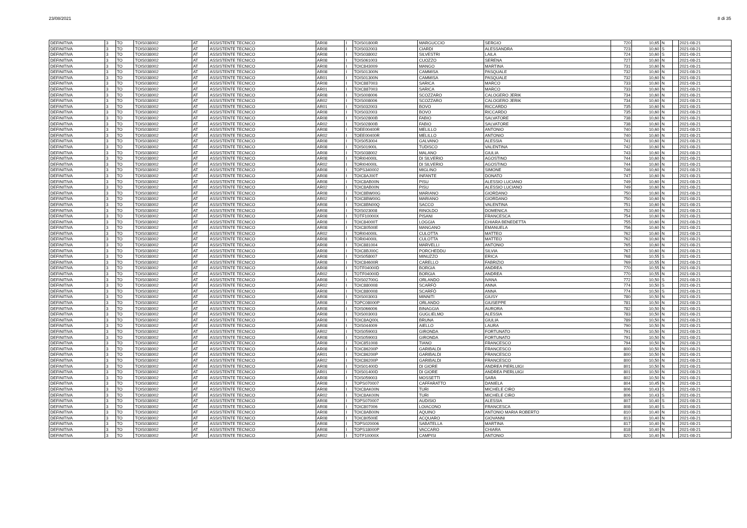23/08/2021 8 di 35
| DEFINITIVA | 3 | TO | TOIS038002 | AT | ASSISTENTE TECNICO | AR08 | I | TOIS01800R | MARGUCCIO | SERGIO | 720 | 10,65 | N | | 2021-08-21 |
| DEFINITIVA | 3 | TO | TOIS038002 | AT | ASSISTENTE TECNICO | AR08 | I | TOIS032003 | CIARDI | ALESSANDRA | 723 | 10,60 | S | | 2021-08-21 |
| DEFINITIVA | 3 | TO | TOIS038002 | AT | ASSISTENTE TECNICO | AR08 | I | TOIS038002 | SILVESTRI | LAILA | 724 | 10,60 | S | | 2021-08-21 |
| DEFINITIVA | 3 | TO | TOIS038002 | AT | ASSISTENTE TECNICO | AR08 | I | TOIS061003 | CUOZZO | SERENA | 727 | 10,60 | N | | 2021-08-21 |
| DEFINITIVA | 3 | TO | TOIS038002 | AT | ASSISTENTE TECNICO | AR08 | I | TOIC843009 | MANGO | MARTINA | 731 | 10,60 | N | | 2021-08-21 |
| DEFINITIVA | 3 | TO | TOIS038002 | AT | ASSISTENTE TECNICO | AR08 | I | TOIS01300N | CAMMISA | PASQUALE | 732 | 10,60 | N | | 2021-08-21 |
| DEFINITIVA | 3 | TO | TOIS038002 | AT | ASSISTENTE TECNICO | AR01 | I | TOIS01300N | CAMMISA | PASQUALE | 732 | 10,60 | N | | 2021-08-21 |
| DEFINITIVA | 3 | TO | TOIS038002 | AT | ASSISTENTE TECNICO | AR08 | I | TOIC887003 | SARICA | MARCO | 733 | 10,60 | N | | 2021-08-21 |
| DEFINITIVA | 3 | TO | TOIS038002 | AT | ASSISTENTE TECNICO | AR01 | I | TOIC887003 | SARICA | MARCO | 733 | 10,60 | N | | 2021-08-21 |
| DEFINITIVA | 3 | TO | TOIS038002 | AT | ASSISTENTE TECNICO | AR08 | I | TOIS008006 | SCOZZARO | CALOGERO JERIK | 734 | 10,60 | N | | 2021-08-21 |
| DEFINITIVA | 3 | TO | TOIS038002 | AT | ASSISTENTE TECNICO | AR02 | I | TOIS008006 | SCOZZARO | CALOGERO JERIK | 734 | 10,60 | N | | 2021-08-21 |
| DEFINITIVA | 3 | TO | TOIS038002 | AT | ASSISTENTE TECNICO | AR01 | I | TOIS032003 | BOVO | RICCARDO | 735 | 10,60 | N | | 2021-08-21 |
| DEFINITIVA | 3 | TO | TOIS038002 | AT | ASSISTENTE TECNICO | AR08 | I | TOIS032003 | BOVO | RICCARDO | 735 | 10,60 | N | | 2021-08-21 |
| DEFINITIVA | 3 | TO | TOIS038002 | AT | ASSISTENTE TECNICO | AR08 | I | TOIS02800B | FABIO | SALVATORE | 738 | 10,60 | N | | 2021-08-21 |
| DEFINITIVA | 3 | TO | TOIS038002 | AT | ASSISTENTE TECNICO | AR02 | I | TOIS02800B | FABIO | SALVATORE | 738 | 10,60 | N | | 2021-08-21 |
| DEFINITIVA | 3 | TO | TOIS038002 | AT | ASSISTENTE TECNICO | AR08 | I | TOEE00400R | MELILLO | ANTONIO | 740 | 10,60 | N | | 2021-08-21 |
| DEFINITIVA | 3 | TO | TOIS038002 | AT | ASSISTENTE TECNICO | AR02 | I | TOEE00400R | MELILLO | ANTONIO | 740 | 10,60 | N | | 2021-08-21 |
| DEFINITIVA | 3 | TO | TOIS038002 | AT | ASSISTENTE TECNICO | AR08 | I | TOIS053004 | GALVANO | ALESSIA | 741 | 10,60 | N | | 2021-08-21 |
| DEFINITIVA | 3 | TO | TOIS038002 | AT | ASSISTENTE TECNICO | AR08 | I | TOIS01900L | TUDISCO | VALENTINA | 742 | 10,60 | N | | 2021-08-21 |
| DEFINITIVA | 3 | TO | TOIS038002 | AT | ASSISTENTE TECNICO | AR08 | I | TOIS038002 | MALANO | GIULIA | 743 | 10,60 | N | | 2021-08-21 |
| DEFINITIVA | 3 | TO | TOIS038002 | AT | ASSISTENTE TECNICO | AR08 | I | TORI04000L | DI SILVERIO | AGOSTINO | 744 | 10,60 | N | | 2021-08-21 |
| DEFINITIVA | 3 | TO | TOIS038002 | AT | ASSISTENTE TECNICO | AR02 | I | TORI04000L | DI SILVERIO | AGOSTINO | 744 | 10,60 | N | | 2021-08-21 |
| DEFINITIVA | 3 | TO | TOIS038002 | AT | ASSISTENTE TECNICO | AR08 | I | TOPS340002 | MIGLINO | SIMONE | 746 | 10,60 | N | | 2021-08-21 |
| DEFINITIVA | 3 | TO | TOIS038002 | AT | ASSISTENTE TECNICO | AR08 | I | TOIC8AJ00T | INFANTE | DONATO | 747 | 10,60 | N | | 2021-08-21 |
| DEFINITIVA | 3 | TO | TOIS038002 | AT | ASSISTENTE TECNICO | AR08 | I | TOIC8AB00N | PISU | ALESSIO LUCIANO | 749 | 10,60 | N | | 2021-08-21 |
| DEFINITIVA | 3 | TO | TOIS038002 | AT | ASSISTENTE TECNICO | AR02 | I | TOIC8AB00N | PISU | ALESSIO LUCIANO | 749 | 10,60 | N | | 2021-08-21 |
| DEFINITIVA | 3 | TO | TOIS038002 | AT | ASSISTENTE TECNICO | AR08 | I | TOIC8BW00G | MARIANO | GIORDANO | 750 | 10,60 | N | | 2021-08-21 |
| DEFINITIVA | 3 | TO | TOIS038002 | AT | ASSISTENTE TECNICO | AR02 | I | TOIC8BW00G | MARIANO | GIORDANO | 750 | 10,60 | N | | 2021-08-21 |
| DEFINITIVA | 3 | TO | TOIS038002 | AT | ASSISTENTE TECNICO | AR08 | I | TOIC8BN00Q | SACCO | VALENTINA | 751 | 10,60 | N | | 2021-08-21 |
| DEFINITIVA | 3 | TO | TOIS038002 | AT | ASSISTENTE TECNICO | AR08 | I | TOIS023008 | RINOLDO | DOMENICA | 752 | 10,60 | N | | 2021-08-21 |
| DEFINITIVA | 3 | TO | TOIS038002 | AT | ASSISTENTE TECNICO | AR08 | I | TOTF10000X | PISANI | FRANCESCA | 754 | 10,60 | N | | 2021-08-21 |
| DEFINITIVA | 3 | TO | TOIS038002 | AT | ASSISTENTE TECNICO | AR08 | I | TOIC84000T | LOGGIA | CHIARA BENEDETTA | 755 | 10,60 | N | | 2021-08-21 |
| DEFINITIVA | 3 | TO | TOIS038002 | AT | ASSISTENTE TECNICO | AR08 | I | TOIC80500E | MANGANO | EMANUELA | 756 | 10,60 | N | | 2021-08-21 |
| DEFINITIVA | 3 | TO | TOIS038002 | AT | ASSISTENTE TECNICO | AR02 | I | TORI04000L | CULOTTA | MATTEO | 762 | 10,60 | N | | 2021-08-21 |
| DEFINITIVA | 3 | TO | TOIS038002 | AT | ASSISTENTE TECNICO | AR08 | I | TORI04000L | CULOTTA | MATTEO | 762 | 10,60 | N | | 2021-08-21 |
| DEFINITIVA | 3 | TO | TOIS038002 | AT | ASSISTENTE TECNICO | AR08 | I | TOIC881004 | MARVELLI | ANTONIO | 765 | 10,60 | N | | 2021-08-21 |
| DEFINITIVA | 3 | TO | TOIS038002 | AT | ASSISTENTE TECNICO | AR08 | I | TOIC8BJ00C | PORCHEDDU | SILVIA | 767 | 10,60 | N | | 2021-08-21 |
| DEFINITIVA | 3 | TO | TOIS038002 | AT | ASSISTENTE TECNICO | AR08 | I | TOIS058007 | MINUZZO | ERICA | 768 | 10,55 | S | | 2021-08-21 |
| DEFINITIVA | 3 | TO | TOIS038002 | AT | ASSISTENTE TECNICO | AR08 | I | TOIC84600R | CARELLO | FABRIZIO | 769 | 10,55 | N | | 2021-08-21 |
| DEFINITIVA | 3 | TO | TOIS038002 | AT | ASSISTENTE TECNICO | AR08 | I | TOTF04000D | BORGIA | ANDREA | 770 | 10,55 | N | | 2021-08-21 |
| DEFINITIVA | 3 | TO | TOIS038002 | AT | ASSISTENTE TECNICO | AR02 | I | TOTF04000D | BORGIA | ANDREA | 770 | 10,55 | N | | 2021-08-21 |
| DEFINITIVA | 3 | TO | TOIS038002 | AT | ASSISTENTE TECNICO | AR08 | I | TOIS02700G | ORLANDO | IVANA | 772 | 10,50 | S | | 2021-08-21 |
| DEFINITIVA | 3 | TO | TOIS038002 | AT | ASSISTENTE TECNICO | AR02 | I | TOIC880008 | SCARFÒ | ANNA | 774 | 10,50 | S | | 2021-08-21 |
| DEFINITIVA | 3 | TO | TOIS038002 | AT | ASSISTENTE TECNICO | AR08 | I | TOIC880008 | SCARFÒ | ANNA | 774 | 10,50 | S | | 2021-08-21 |
| DEFINITIVA | 3 | TO | TOIS038002 | AT | ASSISTENTE TECNICO | AR08 | I | TOIS003003 | MINNITI | GIUSY | 780 | 10,50 | N | | 2021-08-21 |
| DEFINITIVA | 3 | TO | TOIS038002 | AT | ASSISTENTE TECNICO | AR08 | I | TOPC08000P | ORLANDO | GIUSEPPE | 781 | 10,50 | N | | 2021-08-21 |
| DEFINITIVA | 3 | TO | TOIS038002 | AT | ASSISTENTE TECNICO | AR08 | I | TOIS066006 | BINAGGIA | AURORA | 782 | 10,50 | N | | 2021-08-21 |
| DEFINITIVA | 3 | TO | TOIS038002 | AT | ASSISTENTE TECNICO | AR08 | I | TOIS003003 | GUGLIELMO | ALESSIA | 783 | 10,50 | N | | 2021-08-21 |
| DEFINITIVA | 3 | TO | TOIS038002 | AT | ASSISTENTE TECNICO | AR08 | I | TOIC8AQ00L | BRUNA | GIULIA | 789 | 10,50 | N | | 2021-08-21 |
| DEFINITIVA | 3 | TO | TOIS038002 | AT | ASSISTENTE TECNICO | AR08 | I | TOIS044009 | AIELLO | LAURA | 790 | 10,50 | N | | 2021-08-21 |
| DEFINITIVA | 3 | TO | TOIS038002 | AT | ASSISTENTE TECNICO | AR02 | I | TOIS059003 | GIRONDA | FORTUNATO | 791 | 10,50 | N | | 2021-08-21 |
| DEFINITIVA | 3 | TO | TOIS038002 | AT | ASSISTENTE TECNICO | AR08 | I | TOIS059003 | GIRONDA | FORTUNATO | 791 | 10,50 | N | | 2021-08-21 |
| DEFINITIVA | 3 | TO | TOIS038002 | AT | ASSISTENTE TECNICO | AR08 | I | TOIC851008 | TIANO | FRANCESCO | 794 | 10,50 | N | | 2021-08-21 |
| DEFINITIVA | 3 | TO | TOIS038002 | AT | ASSISTENTE TECNICO | AR08 | I | TOIC86200P | GARIBALDI | FRANCESCO | 800 | 10,50 | N | | 2021-08-21 |
| DEFINITIVA | 3 | TO | TOIS038002 | AT | ASSISTENTE TECNICO | AR01 | I | TOIC86200P | GARIBALDI | FRANCESCO | 800 | 10,50 | N | | 2021-08-21 |
| DEFINITIVA | 3 | TO | TOIS038002 | AT | ASSISTENTE TECNICO | AR02 | I | TOIC86200P | GARIBALDI | FRANCESCO | 800 | 10,50 | N | | 2021-08-21 |
| DEFINITIVA | 3 | TO | TOIS038002 | AT | ASSISTENTE TECNICO | AR08 | I | TOIS01400D | DI GIORE | ANDREA PIERLUIGI | 801 | 10,50 | N | | 2021-08-21 |
| DEFINITIVA | 3 | TO | TOIS038002 | AT | ASSISTENTE TECNICO | AR01 | I | TOIS01400D | DI GIORE | ANDREA PIERLUIGI | 801 | 10,50 | N | | 2021-08-21 |
| DEFINITIVA | 3 | TO | TOIS038002 | AT | ASSISTENTE TECNICO | AR08 | I | TOIS059003 | MOSSETTI | SARA | 802 | 10,50 | N | | 2021-08-21 |
| DEFINITIVA | 3 | TO | TOIS038002 | AT | ASSISTENTE TECNICO | AR08 | I | TOPS070007 | CAFFARATTO | DANIELA | 804 | 10,45 | N | | 2021-08-21 |
| DEFINITIVA | 3 | TO | TOIS038002 | AT | ASSISTENTE TECNICO | AR08 | I | TOIC8AK00N | TURI | MICHELE CIRO | 806 | 10,43 | S | | 2021-08-21 |
| DEFINITIVA | 3 | TO | TOIS038002 | AT | ASSISTENTE TECNICO | AR02 | I | TOIC8AK00N | TURI | MICHELE CIRO | 806 | 10,43 | S | | 2021-08-21 |
| DEFINITIVA | 3 | TO | TOIS038002 | AT | ASSISTENTE TECNICO | AR08 | I | TOPS070007 | AUDISIO | ALESSIA | 807 | 10,40 | S | | 2021-08-21 |
| DEFINITIVA | 3 | TO | TOIS038002 | AT | ASSISTENTE TECNICO | AR08 | I | TOIC807006 | LOIACONO | FRANCESCA | 808 | 10,40 | S | | 2021-08-21 |
| DEFINITIVA | 3 | TO | TOIS038002 | AT | ASSISTENTE TECNICO | AR08 | I | TOIC8AB00N | AQUINO | ANTONIO MARIA ROBERTO | 810 | 10,40 | N | | 2021-08-21 |
| DEFINITIVA | 3 | TO | TOIS038002 | AT | ASSISTENTE TECNICO | AR08 | I | TOIC80500E | ACQUARO | GIOVANNI | 813 | 10,40 | N | | 2021-08-21 |
| DEFINITIVA | 3 | TO | TOIS038002 | AT | ASSISTENTE TECNICO | AR08 | I | TOPS020006 | SABATELLA | MARTINA | 817 | 10,40 | N | | 2021-08-21 |
| DEFINITIVA | 3 | TO | TOIS038002 | AT | ASSISTENTE TECNICO | AR08 | I | TOPS18000P | VACCARO | CHIARA | 818 | 10,40 | N | | 2021-08-21 |
| DEFINITIVA | 3 | TO | TOIS038002 | AT | ASSISTENTE TECNICO | AR02 | I | TOTF10000X | CAMPISI | ANTONIO | 820 | 10,40 | N | | 2021-08-21 |